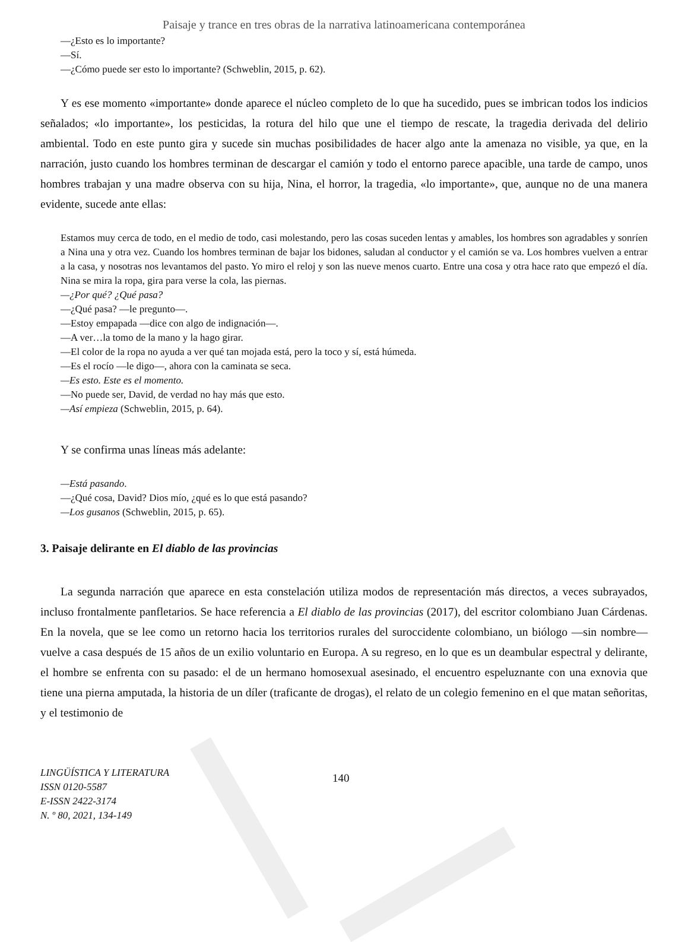Paisaje y trance en tres obras de la narrativa latinoamericana contemporánea
—¿Esto es lo importante?
—Sí.
—¿Cómo puede ser esto lo importante? (Schweblin, 2015, p. 62).
Y es ese momento «importante» donde aparece el núcleo completo de lo que ha sucedido, pues se imbrican todos los indicios señalados; «lo importante», los pesticidas, la rotura del hilo que une el tiempo de rescate, la tragedia derivada del delirio ambiental. Todo en este punto gira y sucede sin muchas posibilidades de hacer algo ante la amenaza no visible, ya que, en la narración, justo cuando los hombres terminan de descargar el camión y todo el entorno parece apacible, una tarde de campo, unos hombres trabajan y una madre observa con su hija, Nina, el horror, la tragedia, «lo importante», que, aunque no de una manera evidente, sucede ante ellas:
Estamos muy cerca de todo, en el medio de todo, casi molestando, pero las cosas suceden lentas y amables, los hombres son agradables y sonríen a Nina una y otra vez. Cuando los hombres terminan de bajar los bidones, saludan al conductor y el camión se va. Los hombres vuelven a entrar a la casa, y nosotras nos levantamos del pasto. Yo miro el reloj y son las nueve menos cuarto. Entre una cosa y otra hace rato que empezó el día. Nina se mira la ropa, gira para verse la cola, las piernas.
—¿Por qué? ¿Qué pasa?
—¿Qué pasa? —le pregunto—.
—Estoy empapada —dice con algo de indignación—.
—A ver…la tomo de la mano y la hago girar.
—El color de la ropa no ayuda a ver qué tan mojada está, pero la toco y sí, está húmeda.
—Es el rocío —le digo—, ahora con la caminata se seca.
—Es esto. Este es el momento.
—No puede ser, David, de verdad no hay más que esto.
—Así empieza (Schweblin, 2015, p. 64).
Y se confirma unas líneas más adelante:
—Está pasando.
—¿Qué cosa, David? Dios mío, ¿qué es lo que está pasando?
—Los gusanos (Schweblin, 2015, p. 65).
3. Paisaje delirante en El diablo de las provincias
La segunda narración que aparece en esta constelación utiliza modos de representación más directos, a veces subrayados, incluso frontalmente panfletarios. Se hace referencia a El diablo de las provincias (2017), del escritor colombiano Juan Cárdenas. En la novela, que se lee como un retorno hacia los territorios rurales del suroccidente colombiano, un biólogo —sin nombre— vuelve a casa después de 15 años de un exilio voluntario en Europa. A su regreso, en lo que es un deambular espectral y delirante, el hombre se enfrenta con su pasado: el de un hermano homosexual asesinado, el encuentro espeluznante con una exnovia que tiene una pierna amputada, la historia de un díler (traficante de drogas), el relato de un colegio femenino en el que matan señoritas, y el testimonio de
LINGÜÍSTICA Y LITERATURA
ISSN 0120-5587
E-ISSN 2422-3174
N. º 80, 2021, 134-149
140